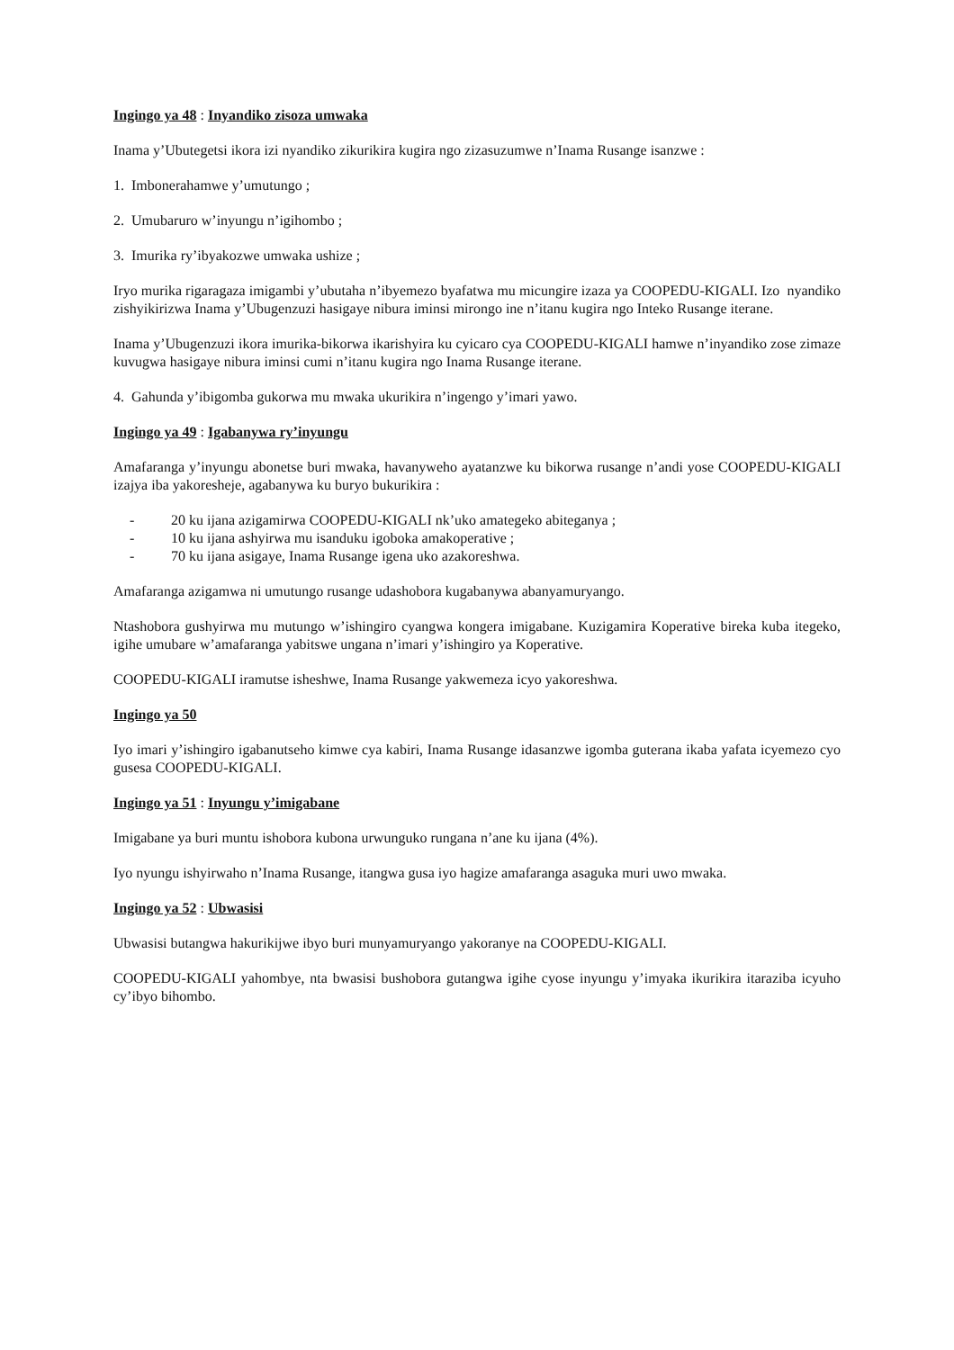Ingingo ya 48 : Inyandiko zisoza umwaka
Inama y’Ubutegetsi ikora izi nyandiko zikurikira kugira ngo zizasuzumwe n’Inama Rusange isanzwe :
1. Imbonerahamwe y’umutungo ;
2. Umubaruro w’inyungu n’igihombo ;
3. Imurika ry’ibyakozwe umwaka ushize ;
Iryo murika rigaragaza imigambi y’ubutaha n’ibyemezo byafatwa mu micungire izaza ya COOPEDU-KIGALI. Izo nyandiko zishyikirizwa Inama y’Ubugenzuzi hasigaye nibura iminsi mirongo ine n’itanu kugira ngo Inteko Rusange iterane.
Inama y’Ubugenzuzi ikora imurika-bikorwa ikarishyira ku cyicaro cya COOPEDU-KIGALI hamwe n’inyandiko zose zimaze kuvugwa hasigaye nibura iminsi cumi n’itanu kugira ngo Inama Rusange iterane.
4. Gahunda y’ibigomba gukorwa mu mwaka ukurikira n’ingengo y’imari yawo.
Ingingo ya 49 : Igabanywa ry’inyungu
Amafaranga y’inyungu abonetse buri mwaka, havanyweho ayatanzwe ku bikorwa rusange n’andi yose COOPEDU-KIGALI izajya iba yakoresheje, agabanywa ku buryo bukurikira :
- 20 ku ijana azigamirwa COOPEDU-KIGALI nk’uko amategeko abiteganya ;
- 10 ku ijana ashyirwa mu isanduku igoboka amakoperative ;
- 70 ku ijana asigaye, Inama Rusange igena uko azakoreshwa.
Amafaranga azigamwa ni umutungo rusange udashobora kugabanywa abanyamuryango.
Ntashobora gushyirwa mu mutungo w’ishingiro cyangwa kongera imigabane. Kuzigamira Koperative bireka kuba itegeko, igihe umubare w’amafaranga yabitswe ungana n’imari y’ishingiro ya Koperative.
COOPEDU-KIGALI iramutse isheshwe, Inama Rusange yakwemeza icyo yakoreshwa.
Ingingo ya 50
Iyo imari y’ishingiro igabanutseho kimwe cya kabiri, Inama Rusange idasanzwe igomba guterana ikaba yafata icyemezo cyo gusesa COOPEDU-KIGALI.
Ingingo ya 51 : Inyungu y’imigabane
Imigabane ya buri muntu ishobora kubona urwunguko rungana n’ane ku ijana (4%).
Iyo nyungu ishyirwaho n’Inama Rusange, itangwa gusa iyo hagize amafaranga asaguka muri uwo mwaka.
Ingingo ya 52 : Ubwasisi
Ubwasisi butangwa hakurikijwe ibyo buri munyamuryango yakoranye na COOPEDU-KIGALI.
COOPEDU-KIGALI yahombye, nta bwasisi bushobora gutangwa igihe cyose inyungu y’imyaka ikurikira itaraziba icyuho cy’ibyo bihombo.